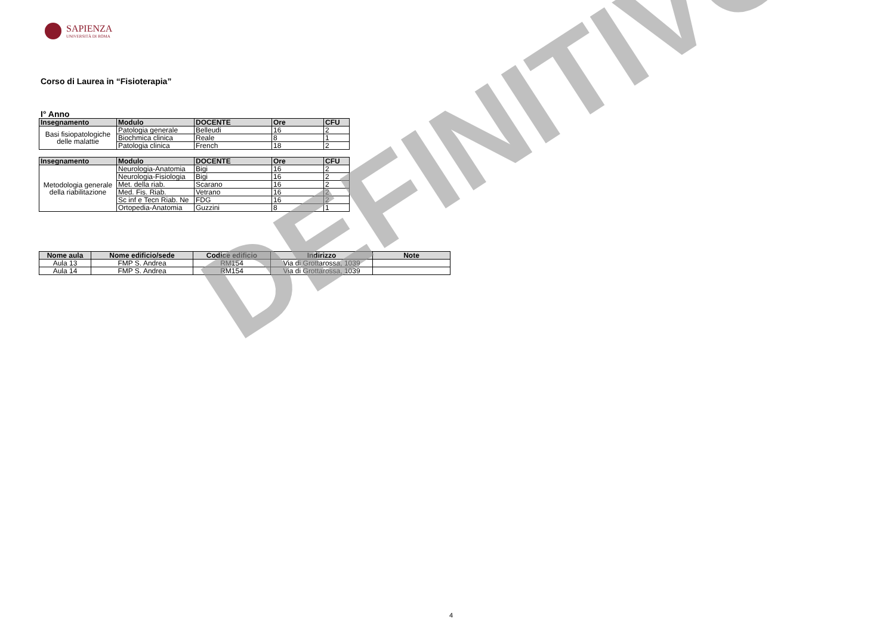SAPIENZA
UNIVERSITÀ DI ROMA
Corso di Laurea in “Fisioterapia”
I° Anno
| Insegnamento | Modulo | DOCENTE | Ore | CFU |
| --- | --- | --- | --- | --- |
| Basi fisiopatologiche delle malattie | Patologia generale | Belleudi | 16 | 2 |
| | Biochmica clinica | Reale | 8 | 1 |
| | Patologia clinica | French | 18 | 2 |
| Insegnamento | Modulo | DOCENTE | Ore | CFU |
| --- | --- | --- | --- | --- |
| Metodologia generale della riabilitazione | Neurologia-Anatomia | Bigi | 16 | 2 |
| | Neurologia-Fisiologia | Bigi | 16 | 2 |
| | Met. della riab. | Scarano | 16 | 2 |
| | Med. Fis. Riab. | Vetrano | 16 | 2 |
| | Sc inf e Tecn Riab. Ne | FDG | 16 | 2 |
| | Ortopedia-Anatomia | Guzzini | 8 | 1 |
| Nome aula | Nome edificio/sede | Codice edificio | Indirizzo | Note |
| --- | --- | --- | --- | --- |
| Aula 13 | FMP S. Andrea | RM154 | Via di Grottarossa, 1039 | |
| Aula 14 | FMP S. Andrea | RM154 | Via di Grottarossa, 1039 | |
DEFINITIVO
4